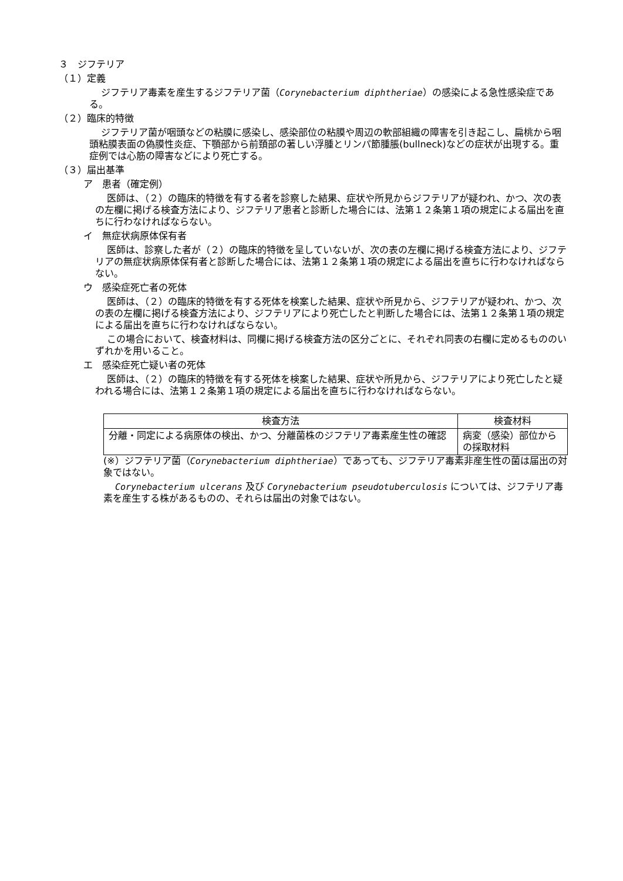３　ジフテリア
（１）定義
ジフテリア毒素を産生するジフテリア菌（Corynebacterium diphtheriae）の感染による急性感染症である。
（２）臨床的特徴
ジフテリア菌が咽頭などの粘膜に感染し、感染部位の粘膜や周辺の軟部組織の障害を引き起こし、扁桃から咽頭粘膜表面の偽膜性炎症、下顎部から前頚部の著しい浮腫とリンパ節腫脹(bullneck)などの症状が出現する。重症例では心筋の障害などにより死亡する。
（３）届出基準
ア　患者（確定例）
医師は、（２）の臨床的特徴を有する者を診察した結果、症状や所見からジフテリアが疑われ、かつ、次の表の左欄に掲げる検査方法により、ジフテリア患者と診断した場合には、法第１２条第１項の規定による届出を直ちに行わなければならない。
イ　無症状病原体保有者
医師は、診察した者が（２）の臨床的特徴を呈していないが、次の表の左欄に掲げる検査方法により、ジフテリアの無症状病原体保有者と診断した場合には、法第１２条第１項の規定による届出を直ちに行わなければならない。
ウ　感染症死亡者の死体
医師は、（２）の臨床的特徴を有する死体を検案した結果、症状や所見から、ジフテリアが疑われ、かつ、次の表の左欄に掲げる検査方法により、ジフテリアにより死亡したと判断した場合には、法第１２条第１項の規定による届出を直ちに行わなければならない。
この場合において、検査材料は、同欄に掲げる検査方法の区分ごとに、それぞれ同表の右欄に定めるもののいずれかを用いること。
エ　感染症死亡疑い者の死体
医師は、（２）の臨床的特徴を有する死体を検案した結果、症状や所見から、ジフテリアにより死亡したと疑われる場合には、法第１２条第１項の規定による届出を直ちに行わなければならない。
| 検査方法 | 検査材料 |
| --- | --- |
| 分離・同定による病原体の検出、かつ、分離菌株のジフテリア毒素産生性の確認 | 病変（感染）部位からの採取材料 |
(※）ジフテリア菌（Corynebacterium diphtheriae）であっても、ジフテリア毒素非産生性の菌は届出の対象ではない。
Corynebacterium ulcerans 及び Corynebacterium pseudotuberculosis については、ジフテリア毒素を産生する株があるものの、それらは届出の対象ではない。